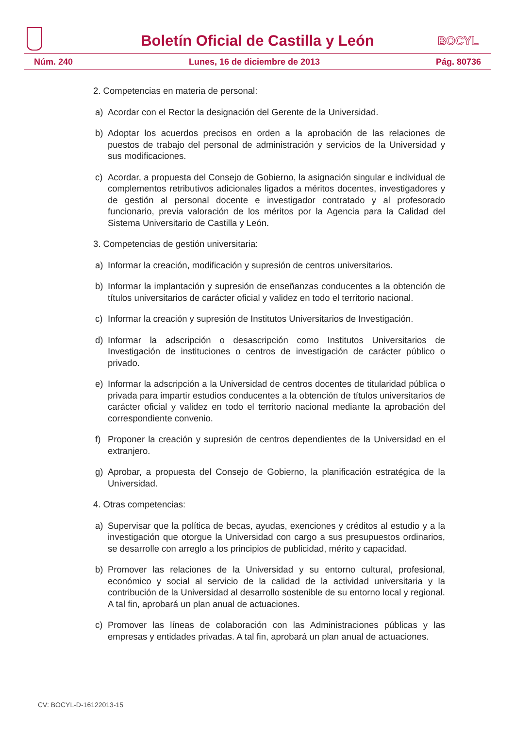Boletín Oficial de Castilla y León
BOCYL
Núm. 240 Lunes, 16 de diciembre de 2013 Pág. 80736
2. Competencias en materia de personal:
a) Acordar con el Rector la designación del Gerente de la Universidad.
b) Adoptar los acuerdos precisos en orden a la aprobación de las relaciones de puestos de trabajo del personal de administración y servicios de la Universidad y sus modificaciones.
c) Acordar, a propuesta del Consejo de Gobierno, la asignación singular e individual de complementos retributivos adicionales ligados a méritos docentes, investigadores y de gestión al personal docente e investigador contratado y al profesorado funcionario, previa valoración de los méritos por la Agencia para la Calidad del Sistema Universitario de Castilla y León.
3. Competencias de gestión universitaria:
a) Informar la creación, modificación y supresión de centros universitarios.
b) Informar la implantación y supresión de enseñanzas conducentes a la obtención de títulos universitarios de carácter oficial y validez en todo el territorio nacional.
c) Informar la creación y supresión de Institutos Universitarios de Investigación.
d) Informar la adscripción o desascripción como Institutos Universitarios de Investigación de instituciones o centros de investigación de carácter público o privado.
e) Informar la adscripción a la Universidad de centros docentes de titularidad pública o privada para impartir estudios conducentes a la obtención de títulos universitarios de carácter oficial y validez en todo el territorio nacional mediante la aprobación del correspondiente convenio.
f) Proponer la creación y supresión de centros dependientes de la Universidad en el extranjero.
g) Aprobar, a propuesta del Consejo de Gobierno, la planificación estratégica de la Universidad.
4. Otras competencias:
a) Supervisar que la política de becas, ayudas, exenciones y créditos al estudio y a la investigación que otorgue la Universidad con cargo a sus presupuestos ordinarios, se desarrolle con arreglo a los principios de publicidad, mérito y capacidad.
b) Promover las relaciones de la Universidad y su entorno cultural, profesional, económico y social al servicio de la calidad de la actividad universitaria y la contribución de la Universidad al desarrollo sostenible de su entorno local y regional. A tal fin, aprobará un plan anual de actuaciones.
c) Promover las líneas de colaboración con las Administraciones públicas y las empresas y entidades privadas. A tal fin, aprobará un plan anual de actuaciones.
CV: BOCYL-D-16122013-15